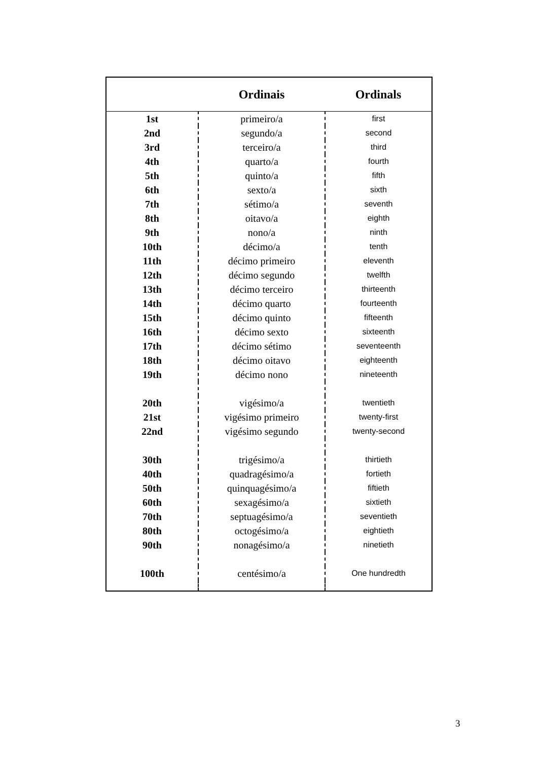| | Ordinais | Ordinals |
| --- | --- | --- |
| 1st | primeiro/a | first |
| 2nd | segundo/a | second |
| 3rd | terceiro/a | third |
| 4th | quarto/a | fourth |
| 5th | quinto/a | fifth |
| 6th | sexto/a | sixth |
| 7th | sétimo/a | seventh |
| 8th | oitavo/a | eighth |
| 9th | nono/a | ninth |
| 10th | décimo/a | tenth |
| 11th | décimo primeiro | eleventh |
| 12th | décimo segundo | twelfth |
| 13th | décimo terceiro | thirteenth |
| 14th | décimo quarto | fourteenth |
| 15th | décimo quinto | fifteenth |
| 16th | décimo sexto | sixteenth |
| 17th | décimo sétimo | seventeenth |
| 18th | décimo oitavo | eighteenth |
| 19th | décimo nono | nineteenth |
| 20th | vigésimo/a | twentieth |
| 21st | vigésimo primeiro | twenty-first |
| 22nd | vigésimo segundo | twenty-second |
| 30th | trigésimo/a | thirtieth |
| 40th | quadragésimo/a | fortieth |
| 50th | quinquagésimo/a | fiftieth |
| 60th | sexagésimo/a | sixtieth |
| 70th | septuagésimo/a | seventieth |
| 80th | octogésimo/a | eightieth |
| 90th | nonagésimo/a | ninetieth |
| 100th | centésimo/a | One hundredth |
3